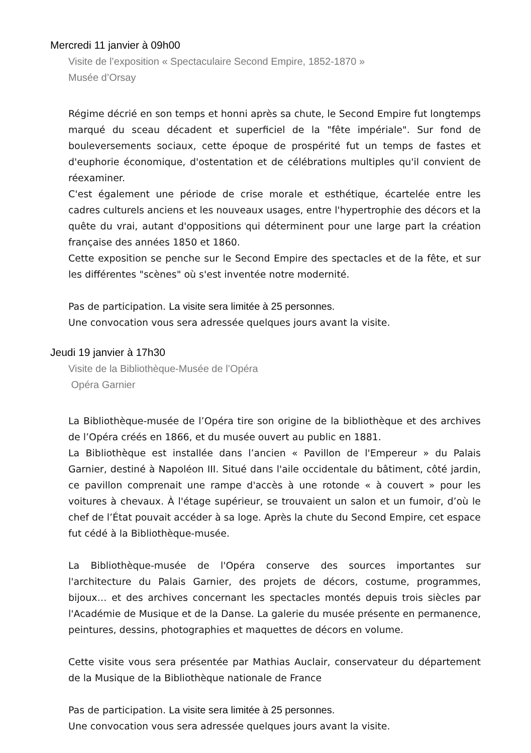Mercredi 11 janvier à 09h00
Visite de l’exposition « Spectaculaire Second Empire, 1852-1870 »
Musée d’Orsay
Régime décrié en son temps et honni après sa chute, le Second Empire fut longtemps marqué du sceau décadent et superficiel de la "fête impériale". Sur fond de bouleversements sociaux, cette époque de prospérité fut un temps de fastes et d'euphorie économique, d'ostentation et de célébrations multiples qu'il convient de réexaminer.
C'est également une période de crise morale et esthétique, écartelée entre les cadres culturels anciens et les nouveaux usages, entre l'hypertrophie des décors et la quête du vrai, autant d'oppositions qui déterminent pour une large part la création française des années 1850 et 1860.
Cette exposition se penche sur le Second Empire des spectacles et de la fête, et sur les différentes "scènes" où s'est inventée notre modernité.
Pas de participation. La visite sera limitée à 25 personnes.
Une convocation vous sera adressée quelques jours avant la visite.
Jeudi 19 janvier à 17h30
Visite de la Bibliothèque-Musée de l’Opéra
Opéra Garnier
La Bibliothèque-musée de l’Opéra tire son origine de la bibliothèque et des archives de l’Opéra créés en 1866, et du musée ouvert au public en 1881.
La Bibliothèque est installée dans l’ancien « Pavillon de l'Empereur » du Palais Garnier, destiné à Napoléon III. Situé dans l'aile occidentale du bâtiment, côté jardin, ce pavillon comprenait une rampe d'accès à une rotonde « à couvert » pour les voitures à chevaux. À l'étage supérieur, se trouvaient un salon et un fumoir, d’où le chef de l’État pouvait accéder à sa loge. Après la chute du Second Empire, cet espace fut cédé à la Bibliothèque-musée.
La Bibliothèque-musée de l'Opéra conserve des sources importantes sur l'architecture du Palais Garnier, des projets de décors, costume, programmes, bijoux… et des archives concernant les spectacles montés depuis trois siècles par l'Académie de Musique et de la Danse. La galerie du musée présente en permanence, peintures, dessins, photographies et maquettes de décors en volume.
Cette visite vous sera présentée par Mathias Auclair, conservateur du département de la Musique de la Bibliothèque nationale de France
Pas de participation. La visite sera limitée à 25 personnes.
Une convocation vous sera adressée quelques jours avant la visite.